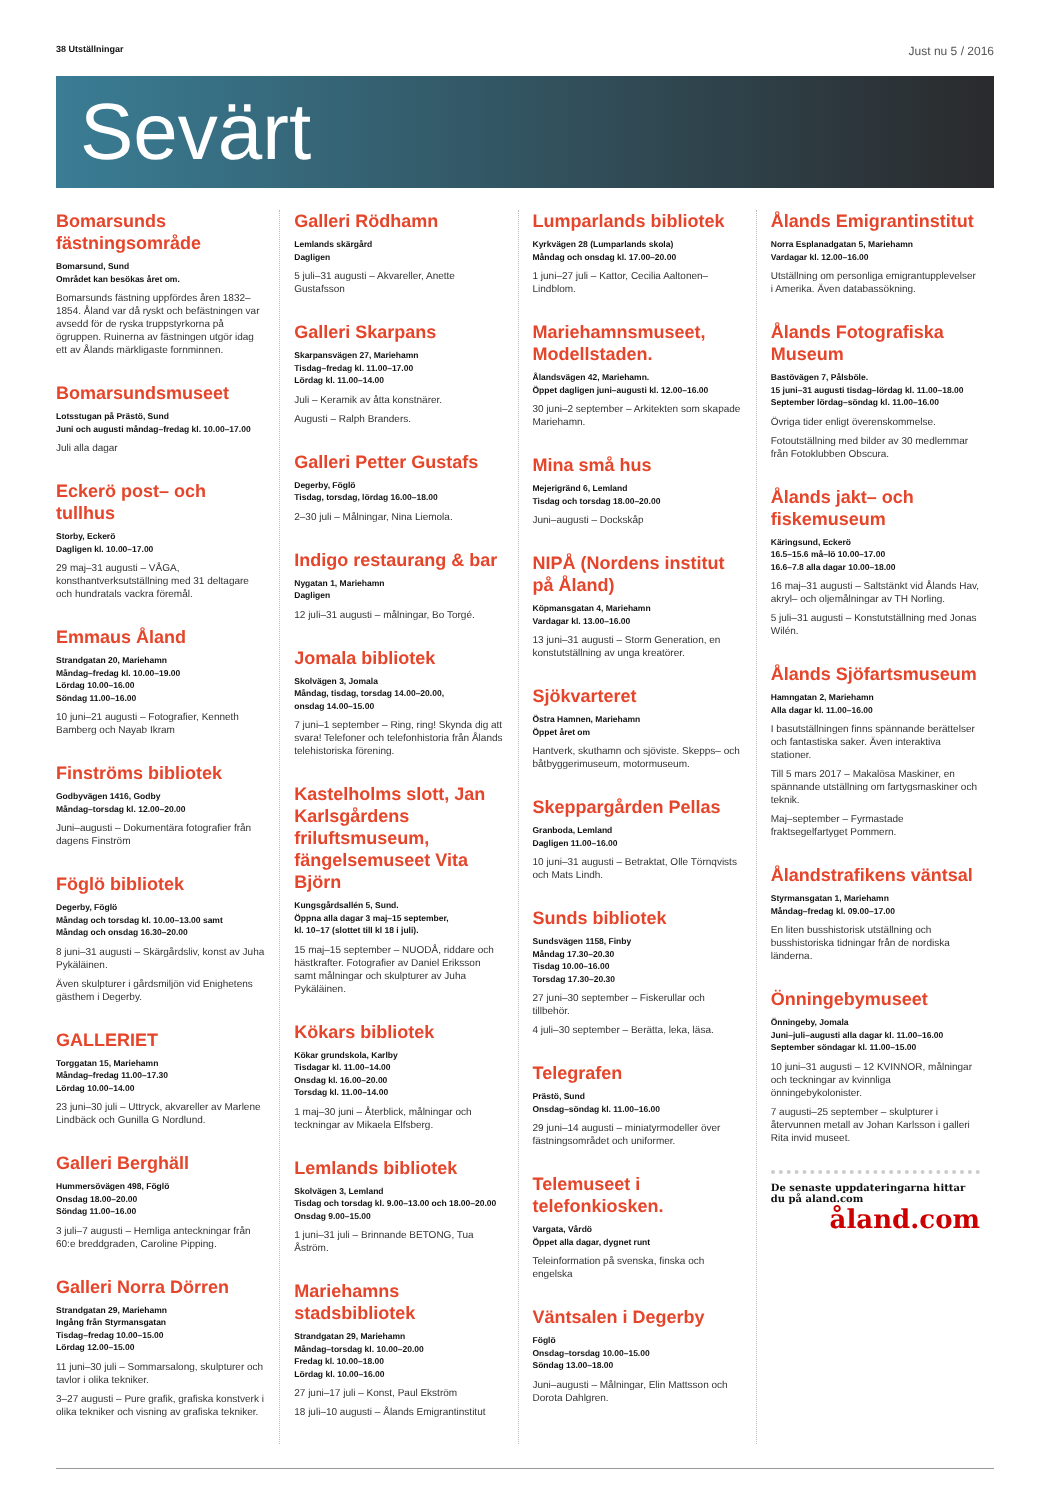38 Utställningar Just nu 5 / 2016
Sevärt
Bomarsunds fästningsområde
Bomarsund, Sund
Området kan besökas året om.
Bomarsunds fästning uppfördes åren 1832–1854. Åland var då ryskt och befästningen var avsedd för de ryska truppstyrkorna på ögruppen. Ruinerna av fästningen utgör idag ett av Ålands märkligaste fornminnen.
Bomarsundsmuseet
Lotsstugan på Prästö, Sund
Juni och augusti måndag–fredag kl. 10.00–17.00
Juli alla dagar
Eckerö post– och tullhus
Storby, Eckerö
Dagligen kl. 10.00–17.00
29 maj–31 augusti – VÅGA, konsthantverksutställning med 31 deltagare och hundratals vackra föremål.
Emmaus Åland
Strandgatan 20, Mariehamn
Måndag–fredag kl. 10.00–19.00
Lördag 10.00–16.00
Söndag 11.00–16.00
10 juni–21 augusti – Fotografier, Kenneth Bamberg och Nayab Ikram
Finströms bibliotek
Godbyvägen 1416, Godby
Måndag–torsdag kl. 12.00–20.00
Juni–augusti – Dokumentära fotografier från dagens Finström
Föglö bibliotek
Degerby, Föglö
Måndag och torsdag kl. 10.00–13.00 samt
Måndag och onsdag 16.30–20.00
8 juni–31 augusti – Skärgårdsliv, konst av Juha Pykäläinen.
Även skulpturer i gårdsmiljön vid Enighetens gästhem i Degerby.
GALLERIET
Torggatan 15, Mariehamn
Måndag–fredag 11.00–17.30
Lördag 10.00–14.00
23 juni–30 juli – Uttryck, akvareller av Marlene Lindbäck och Gunilla G Nordlund.
Galleri Berghäll
Hummersövägen 498, Föglö
Onsdag 18.00–20.00
Söndag 11.00–16.00
3 juli–7 augusti – Hemliga anteckningar från 60:e breddgraden, Caroline Pipping.
Galleri Norra Dörren
Strandgatan 29, Mariehamn
Ingång från Styrmansgatan
Tisdag–fredag 10.00–15.00
Lördag 12.00–15.00
11 juni–30 juli – Sommarsalong, skulpturer och tavlor i olika tekniker.
3–27 augusti – Pure grafik, grafiska konstverk i olika tekniker och visning av grafiska tekniker.
Galleri Rödhamn
Lemlands skärgård
Dagligen
5 juli–31 augusti – Akvareller, Anette Gustafsson
Galleri Skarpans
Skarpansvägen 27, Mariehamn
Tisdag–fredag kl. 11.00–17.00
Lördag kl. 11.00–14.00
Juli – Keramik av åtta konstnärer.
Augusti – Ralph Branders.
Galleri Petter Gustafs
Degerby, Föglö
Tisdag, torsdag, lördag 16.00–18.00
2–30 juli – Målningar, Nina Liemola.
Indigo restaurang & bar
Nygatan 1, Mariehamn
Dagligen
12 juli–31 augusti – målningar, Bo Torgé.
Jomala bibliotek
Skolvägen 3, Jomala
Måndag, tisdag, torsdag 14.00–20.00,
onsdag 14.00–15.00
7 juni–1 september – Ring, ring! Skynda dig att svara! Telefoner och telefonhistoria från Ålands telehistoriska förening.
Kastelholms slott, Jan Karlsgårdens friluftsmuseum, fängelsemuseet Vita Björn
Kungsgårdsallén 5, Sund.
Öppna alla dagar 3 maj–15 september,
kl. 10–17 (slottet till kl 18 i juli).
15 maj–15 september – NUODÅ, riddare och hästkrafter. Fotografier av Daniel Eriksson samt målningar och skulpturer av Juha Pykäläinen.
Kökars bibliotek
Kökar grundskola, Karlby
Tisdagar kl. 11.00–14.00
Onsdag kl. 16.00–20.00
Torsdag kl. 11.00–14.00
1 maj–30 juni – Återblick, målningar och teckningar av Mikaela Elfsberg.
Lemlands bibliotek
Skolvägen 3, Lemland
Tisdag och torsdag kl. 9.00–13.00 och 18.00–20.00
Onsdag 9.00–15.00
1 juni–31 juli – Brinnande BETONG, Tua Åström.
Mariehamns stadsbibliotek
Strandgatan 29, Mariehamn
Måndag–torsdag kl. 10.00–20.00
Fredag kl. 10.00–18.00
Lördag kl. 10.00–16.00
27 juni–17 juli – Konst, Paul Ekström
18 juli–10 augusti – Ålands Emigrantinstitut
Lumparlands bibliotek
Kyrkvägen 28 (Lumparlands skola)
Måndag och onsdag kl. 17.00–20.00
1 juni–27 juli – Kattor, Cecilia Aaltonen–Lindblom.
Mariehamnsmuseet, Modellstaden.
Ålandsvägen 42, Mariehamn.
Öppet dagligen juni–augusti kl. 12.00–16.00
30 juni–2 september – Arkitekten som skapade Mariehamn.
Mina små hus
Mejerigränd 6, Lemland
Tisdag och torsdag 18.00–20.00
Juni–augusti – Dockskåp
NIPÅ (Nordens institut på Åland)
Köpmansgatan 4, Mariehamn
Vardagar kl. 13.00–16.00
13 juni–31 augusti – Storm Generation, en konstutställning av unga kreatörer.
Sjökvarteret
Östra Hamnen, Mariehamn
Öppet året om
Hantverk, skuthamn och sjöviste. Skepps– och båtbyggerimuseum, motormuseum.
Skeppargården Pellas
Granboda, Lemland
Dagligen 11.00–16.00
10 juni–31 augusti – Betraktat, Olle Törnqvists och Mats Lindh.
Sunds bibliotek
Sundsvägen 1158, Finby
Måndag 17.30–20.30
Tisdag 10.00–16.00
Torsdag 17.30–20.30
27 juni–30 september – Fiskerullar och tillbehör.
4 juli–30 september – Berätta, leka, läsa.
Telegrafen
Prästö, Sund
Onsdag–söndag kl. 11.00–16.00
29 juni–14 augusti – miniatyrmodeller över fästningsområdet och uniformer.
Telemuseet i telefonkiosken.
Vargata, Vårdö
Öppet alla dagar, dygnet runt
Teleinformation på svenska, finska och engelska
Väntsalen i Degerby
Föglö
Onsdag–torsdag 10.00–15.00
Söndag 13.00–18.00
Juni–augusti – Målningar, Elin Mattsson och Dorota Dahlgren.
Ålands Emigrantinstitut
Norra Esplanadgatan 5, Mariehamn
Vardagar kl. 12.00–16.00
Utställning om personliga emigrantupplevelser i Amerika. Även databassökning.
Ålands Fotografiska Museum
Bastövägen 7, Pålsböle.
15 juni–31 augusti tisdag–lördag kl. 11.00–18.00
September lördag–söndag kl. 11.00–16.00
Övriga tider enligt överenskommelse.
Fotoutställning med bilder av 30 medlemmar från Fotoklubben Obscura.
Ålands jakt– och fiskemuseum
Käringsund, Eckerö
16.5–15.6 må–lö 10.00–17.00
16.6–7.8 alla dagar 10.00–18.00
16 maj–31 augusti – Saltstänkt vid Ålands Hav, akryl– och oljemålningar av TH Norling.
5 juli–31 augusti – Konstutställning med Jonas Wilén.
Ålands Sjöfartsmuseum
Hamngatan 2, Mariehamn
Alla dagar kl. 11.00–16.00
I basutställningen finns spännande berättelser och fantastiska saker. Även interaktiva stationer.
Till 5 mars 2017 – Makalösa Maskiner, en spännande utställning om fartygsmaskiner och teknik.
Maj–september – Fyrmastade fraktsegelfartyget Pommern.
Ålandstrafikens väntsal
Styrmansgatan 1, Mariehamn
Måndag–fredag kl. 09.00–17.00
En liten busshistorisk utställning och busshistoriska tidningar från de nordiska länderna.
Önningebymuseet
Önningeby, Jomala
Juni–juli–augusti alla dagar kl. 11.00–16.00
September söndagar kl. 11.00–15.00
10 juni–31 augusti – 12 KVINNOR, målningar och teckningar av kvinnliga önningebykolonister.
7 augusti–25 september – skulpturer i återvunnen metall av Johan Karlsson i galleri Rita invid museet.
De senaste uppdateringarna hittar du på aland.com
åland.com